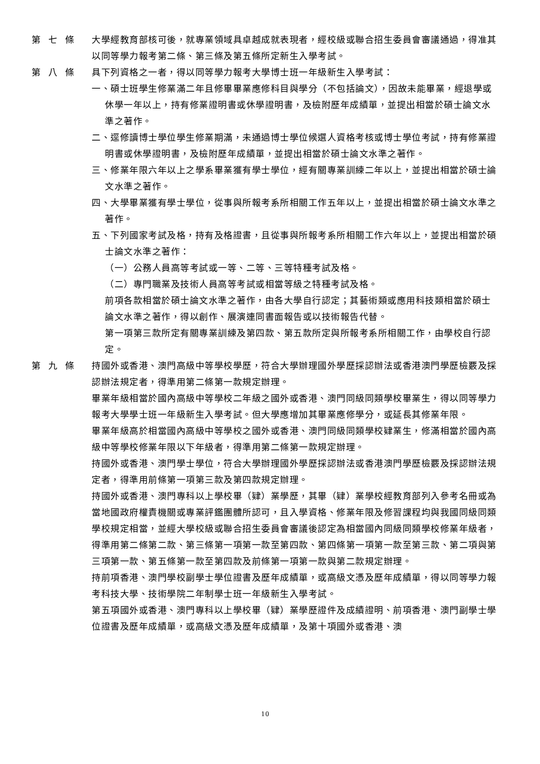第七條 大學經教育部核可後，就專業領域具卓越成就表現者，經校級或聯合招生委員會審議通過，得准其以同等學力報考第二條、第三條及第五條所定新生入學考試。
第八條 具下列資格之一者，得以同等學力報考大學博士班一年級新生入學考試：
一、碩士班學生修業滿二年且修畢畢業應修科目與學分（不包括論文），因故未能畢業，經退學或休學一年以上，持有修業證明書或休學證明書，及檢附歷年成績單，並提出相當於碩士論文水準之著作。
二、逕修讀博士學位學生修業期滿，未通過博士學位候選人資格考核或博士學位考試，持有修業證明書或休學證明書，及檢附歷年成績單，並提出相當於碩士論文水準之著作。
三、修業年限六年以上之學系畢業獲有學士學位，經有關專業訓練二年以上，並提出相當於碩士論文水準之著作。
四、大學畢業獲有學士學位，從事與所報考系所相關工作五年以上，並提出相當於碩士論文水準之著作。
五、下列國家考試及格，持有及格證書，且從事與所報考系所相關工作六年以上，並提出相當於碩士論文水準之著作：
（一）公務人員高等考試或一等、二等、三等特種考試及格。
（二）專門職業及技術人員高等考試或相當等級之特種考試及格。
前項各款相當於碩士論文水準之著作，由各大學自行認定；其藝術類或應用科技類相當於碩士論文水準之著作，得以創作、展演連同書面報告或以技術報告代替。
第一項第三款所定有關專業訓練及第四款、第五款所定與所報考系所相關工作，由學校自行認定。
第九條 持國外或香港、澳門高級中等學校學歷，符合大學辦理國外學歷採認辦法或香港澳門學歷檢覈及採認辦法規定者，得準用第二條第一款規定辦理。
畢業年級相當於國內高級中等學校二年級之國外或香港、澳門同級同類學校畢業生，得以同等學力報考大學學士班一年級新生入學考試。但大學應增加其畢業應修學分，或延長其修業年限。
畢業年級高於相當國內高級中等學校之國外或香港、澳門同級同類學校肄業生，修滿相當於國內高級中等學校修業年限以下年級者，得準用第二條第一款規定辦理。
持國外或香港、澳門學士學位，符合大學辦理國外學歷採認辦法或香港澳門學歷檢覈及採認辦法規定者，得準用前條第一項第三款及第四款規定辦理。
持國外或香港、澳門專科以上學校畢（肄）業學歷，其畢（肄）業學校經教育部列入參考名冊或為當地國政府權責機關或專業評鑑團體所認可，且入學資格、修業年限及修習課程均與我國同級同類學校規定相當，並經大學校級或聯合招生委員會審議後認定為相當國內同級同類學校修業年級者，得準用第二條第二款、第三條第一項第一款至第四款、第四條第一項第一款至第三款、第二項與第三項第一款、第五條第一款至第四款及前條第一項第一款與第二款規定辦理。
持前項香港、澳門學校副學士學位證書及歷年成績單，或高級文憑及歷年成績單，得以同等學力報考科技大學、技術學院二年制學士班一年級新生入學考試。
第五項國外或香港、澳門專科以上學校畢（肄）業學歷證件及成績證明、前項香港、澳門副學士學位證書及歷年成績單，或高級文憑及歷年成績單，及第十項國外或香港、澳
10